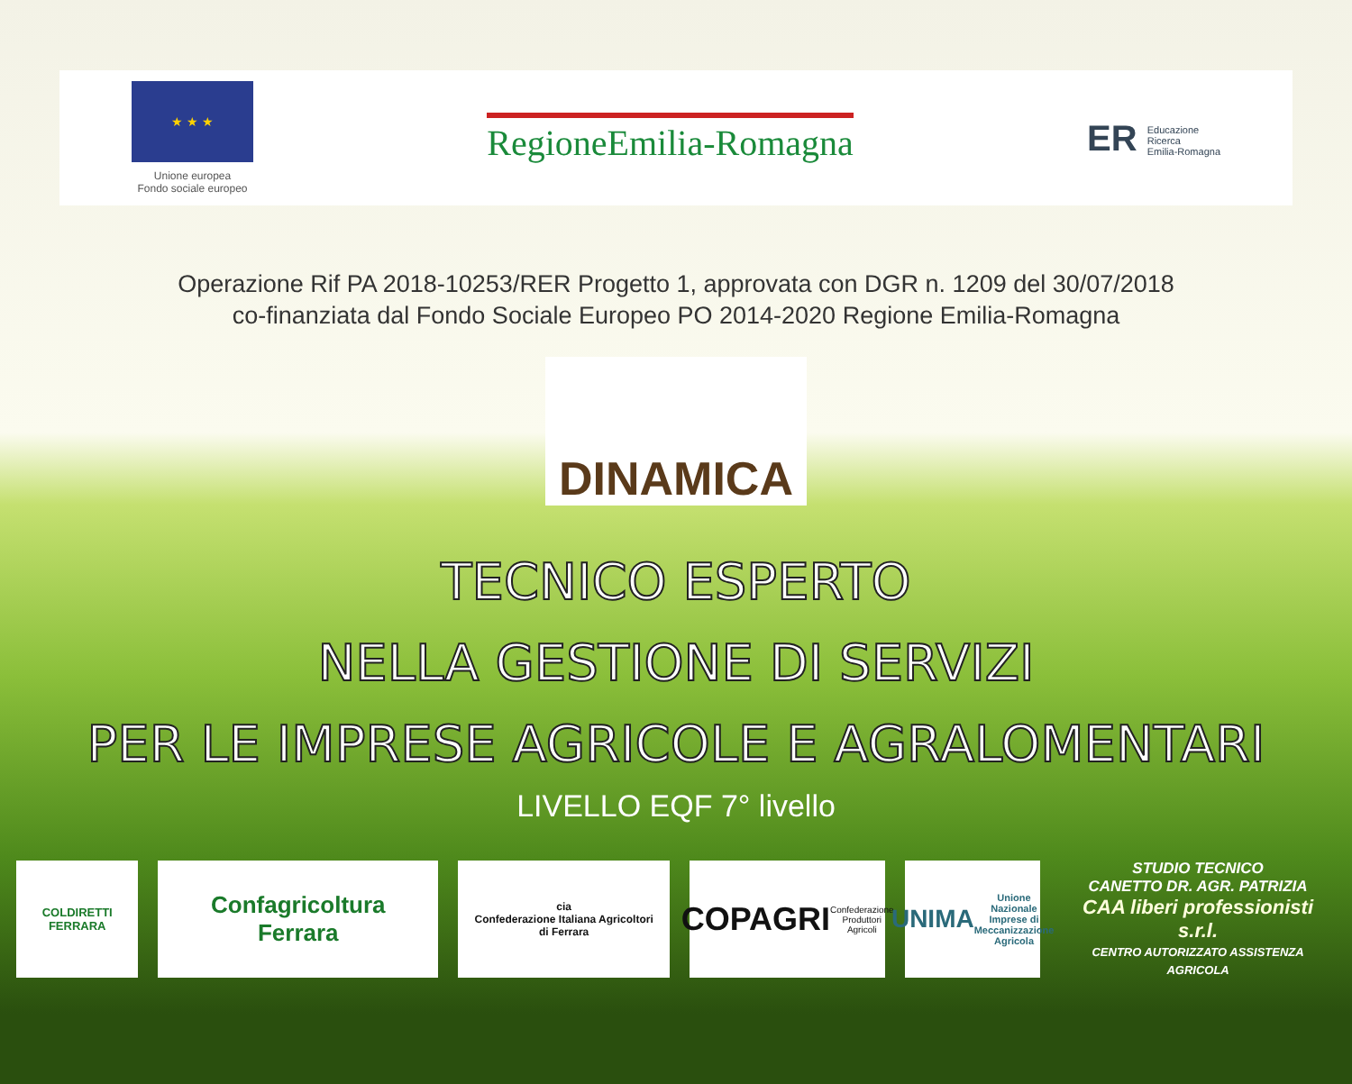★ ★ ★
Unione europea
Fondo sociale europeo
RegioneEmilia-Romagna
ER Educazione
Ricerca
Emilia-Romagna
Operazione Rif PA 2018-10253/RER Progetto 1, approvata con DGR n. 1209 del 30/07/2018
co-finanziata dal Fondo Sociale Europeo PO 2014-2020 Regione Emilia-Romagna
DINAMICA
TECNICO ESPERTO
NELLA GESTIONE DI SERVIZI
PER LE IMPRESE AGRICOLE E AGRALOMENTARI
LIVELLO EQF 7° livello
COLDIRETTI
FERRARA
Confagricoltura
Ferrara
cia
Confederazione Italiana Agricoltori
di Ferrara
COPAGRI
Confederazione Produttori Agricoli
UNIMA
Unione Nazionale Imprese di Meccanizzazione Agricola
STUDIO TECNICO
CANETTO DR. AGR. PATRIZIA
CAA liberi professionisti s.r.l.
CENTRO AUTORIZZATO ASSISTENZA AGRICOLA